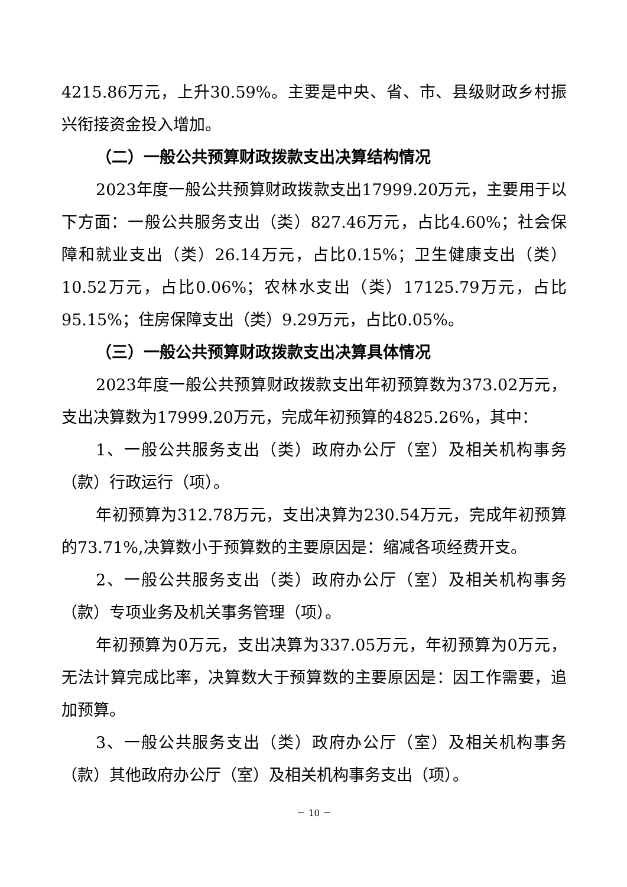4215.86万元，上升30.59%。主要是中央、省、市、县级财政乡村振兴衔接资金投入增加。
（二）一般公共预算财政拨款支出决算结构情况
2023年度一般公共预算财政拨款支出17999.20万元，主要用于以下方面：一般公共服务支出（类）827.46万元，占比4.60%；社会保障和就业支出（类）26.14万元，占比0.15%；卫生健康支出（类）10.52万元，占比0.06%；农林水支出（类）17125.79万元，占比95.15%；住房保障支出（类）9.29万元，占比0.05%。
（三）一般公共预算财政拨款支出决算具体情况
2023年度一般公共预算财政拨款支出年初预算数为373.02万元，支出决算数为17999.20万元，完成年初预算的4825.26%，其中：
1、一般公共服务支出（类）政府办公厅（室）及相关机构事务（款）行政运行（项）。
年初预算为312.78万元，支出决算为230.54万元，完成年初预算的73.71%,决算数小于预算数的主要原因是：缩减各项经费开支。
2、一般公共服务支出（类）政府办公厅（室）及相关机构事务（款）专项业务及机关事务管理（项）。
年初预算为0万元，支出决算为337.05万元，年初预算为0万元，无法计算完成比率，决算数大于预算数的主要原因是：因工作需要，追加预算。
3、一般公共服务支出（类）政府办公厅（室）及相关机构事务（款）其他政府办公厅（室）及相关机构事务支出（项）。
－ 10 －